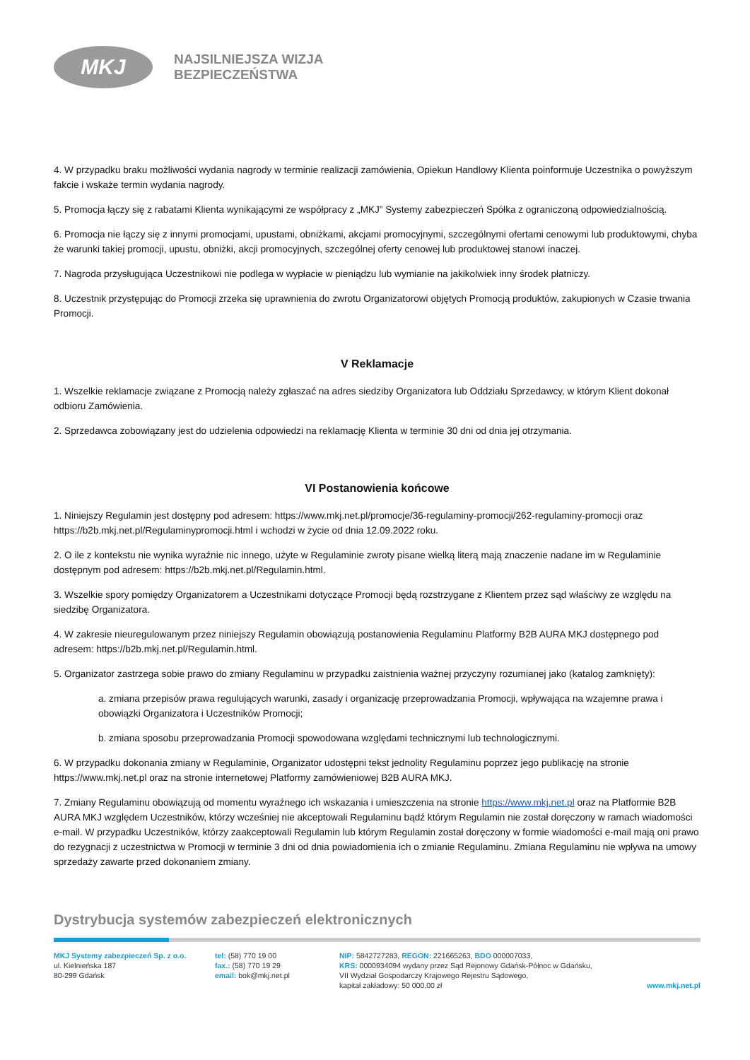MKJ
NAJSILNIEJSZA WIZJA
BEZPIECZEŃSTWA
4. W przypadku braku możliwości wydania nagrody w terminie realizacji zamówienia, Opiekun Handlowy Klienta poinformuje Uczestnika o powyższym fakcie i wskaże termin wydania nagrody.
5. Promocja łączy się z rabatami Klienta wynikającymi ze współpracy z „MKJ” Systemy zabezpieczeń Spółka z ograniczoną odpowiedzialnością.
6. Promocja nie łączy się z innymi promocjami, upustami, obniżkami, akcjami promocyjnymi, szczególnymi ofertami cenowymi lub produktowymi, chyba że warunki takiej promocji, upustu, obniżki, akcji promocyjnych, szczególnej oferty cenowej lub produktowej stanowi inaczej.
7. Nagroda przysługująca Uczestnikowi nie podlega w wypłacie w pieniądzu lub wymianie na jakikolwiek inny środek płatniczy.
8. Uczestnik przystępując do Promocji zrzeka się uprawnienia do zwrotu Organizatorowi objętych Promocją produktów, zakupionych w Czasie trwania Promocji.
V Reklamacje
1. Wszelkie reklamacje związane z Promocją należy zgłaszać na adres siedziby Organizatora lub Oddziału Sprzedawcy, w którym Klient dokonał odbioru Zamówienia.
2. Sprzedawca zobowiązany jest do udzielenia odpowiedzi na reklamację Klienta w terminie 30 dni od dnia jej otrzymania.
VI Postanowienia końcowe
1. Niniejszy Regulamin jest dostępny pod adresem: https://www.mkj.net.pl/promocje/36-regulaminy-promocji/262-regulaminy-promocji oraz https://b2b.mkj.net.pl/Regulaminypromocji.html i wchodzi w życie od dnia 12.09.2022 roku.
2. O ile z kontekstu nie wynika wyraźnie nic innego, użyte w Regulaminie zwroty pisane wielką literą mają znaczenie nadane im w Regulaminie dostępnym pod adresem: https://b2b.mkj.net.pl/Regulamin.html.
3. Wszelkie spory pomiędzy Organizatorem a Uczestnikami dotyczące Promocji będą rozstrzygane z Klientem przez sąd właściwy ze względu na siedzibę Organizatora.
4. W zakresie nieuregulowanym przez niniejszy Regulamin obowiązują postanowienia Regulaminu Platformy B2B AURA MKJ dostępnego pod adresem: https://b2b.mkj.net.pl/Regulamin.html.
5. Organizator zastrzega sobie prawo do zmiany Regulaminu w przypadku zaistnienia ważnej przyczyny rozumianej jako (katalog zamknięty):
a. zmiana przepisów prawa regulujących warunki, zasady i organizację przeprowadzania Promocji, wpływająca na wzajemne prawa i obowiązki Organizatora i Uczestników Promocji;
b. zmiana sposobu przeprowadzania Promocji spowodowana względami technicznymi lub technologicznymi.
6. W przypadku dokonania zmiany w Regulaminie, Organizator udostępni tekst jednolity Regulaminu poprzez jego publikację na stronie https://www.mkj.net.pl oraz na stronie internetowej Platformy zamówieniowej B2B AURA MKJ.
7. Zmiany Regulaminu obowiązują od momentu wyraźnego ich wskazania i umieszczenia na stronie https://www.mkj.net.pl oraz na Platformie B2B AURA MKJ względem Uczestników, którzy wcześniej nie akceptowali Regulaminu bądź którym Regulamin nie został doręczony w ramach wiadomości e-mail. W przypadku Uczestników, którzy zaakceptowali Regulamin lub którym Regulamin został doręczony w formie wiadomości e-mail mają oni prawo do rezygnacji z uczestnictwa w Promocji w terminie 3 dni od dnia powiadomienia ich o zmianie Regulaminu. Zmiana Regulaminu nie wpływa na umowy sprzedaży zawarte przed dokonaniem zmiany.
Dystrybucja systemów zabezpieczeń elektronicznych
MKJ Systemy zabezpieczeń Sp. z o.o.
ul. Kielnieńska 187
80-299 Gdańsk
tel: (58) 770 19 00
fax.: (58) 770 19 29
email: bok@mkj.net.pl
NIP: 5842727283, REGON: 221665263, BDO 000007033,
KRS: 0000934094 wydany przez Sąd Rejonowy Gdańsk-Północ w Gdańsku,
VII Wydział Gospodarczy Krajowego Rejestru Sądowego,
kapitał zakładowy: 50 000,00 zł
www.mkj.net.pl